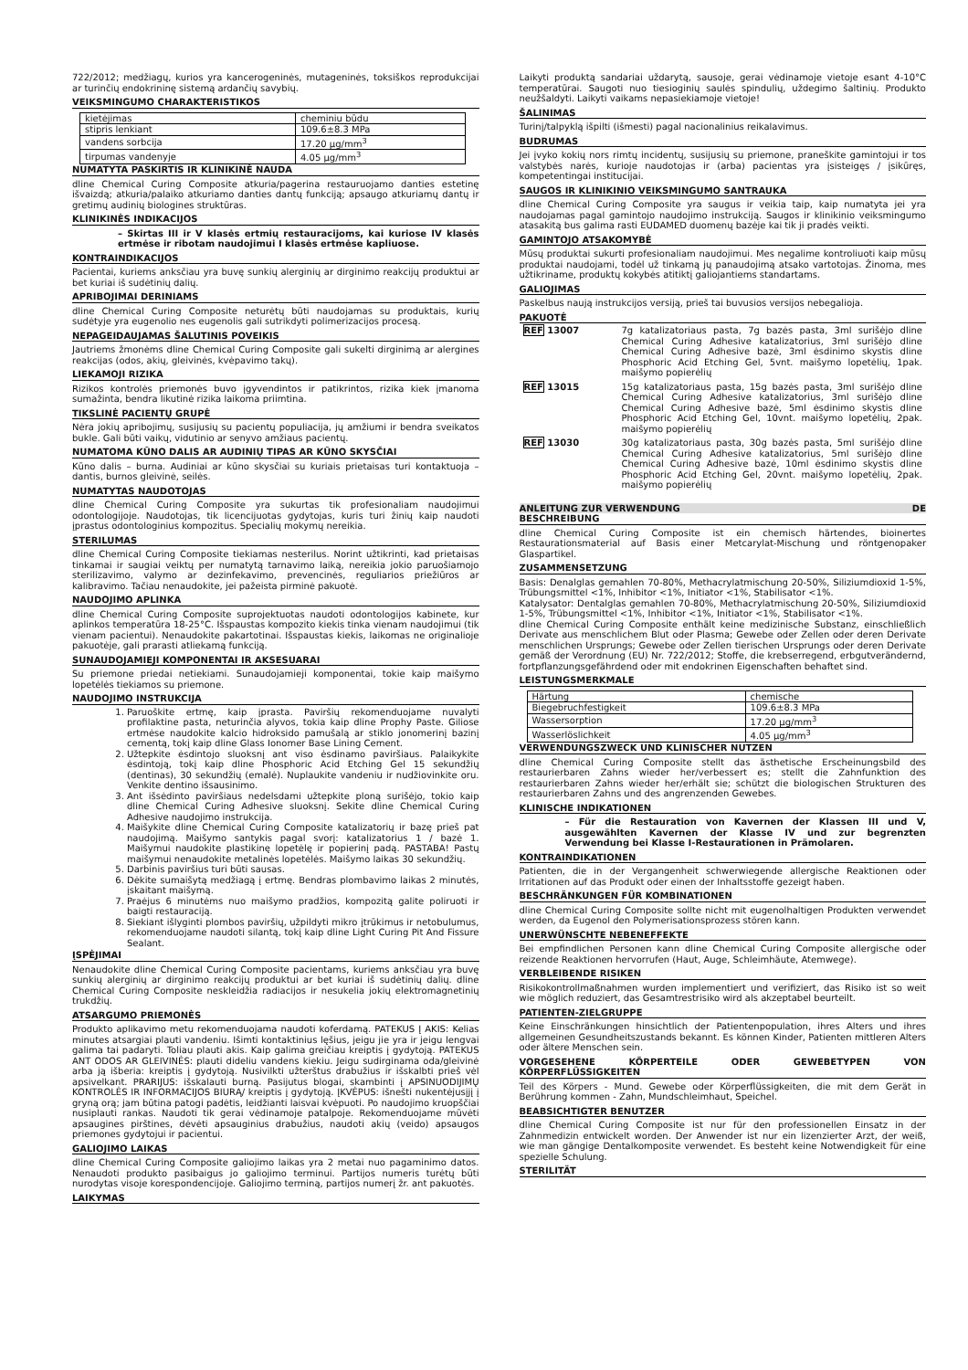722/2012; medžiagų, kurios yra kancerogeninės, mutageninės, toksiškos reprodukcijai ar turinčių endokrininę sistemą ardančių savybių.
VEIKSMINGUMO CHARAKTERISTIKOS
| kietėjimas | cheminiu būdu |
| stipris lenkiant | 109.6±8.3 MPa |
| vandens sorbcija | 17.20 μg/mm<sup>3</sup> |
| tirpumas vandenyje | 4.05 μg/mm<sup>3</sup> |
NUMATYTA PASKIRTIS IR KLINIKINĖ NAUDA
dline Chemical Curing Composite atkuria/pagerina restauruojamo danties estetinę išvaizdą; atkuria/palaiko atkuriamo danties dantų funkciją; apsaugo atkuriamų dantų ir gretimų audinių biologines struktūras.
KLINIKINĖS INDIKACIJOS
– Skirtas III ir V klasės ertmių restauracijoms, kai kuriose IV klasės ertmėse ir ribotam naudojimui I klasės ertmėse kapliuose.
KONTRAINDIKACIJOS
Pacientai, kuriems anksčiau yra buvę sunkių alerginių ar dirginimo reakcijų produktui ar bet kuriai iš sudėtinių dalių.
APRIBOJIMAI DERINIAMS
dline Chemical Curing Composite neturėtų būti naudojamas su produktais, kurių sudėtyje yra eugenolio nes eugenolis gali sutrikdyti polimerizacijos procesą.
NEPAGEIDAUJAMAS ŠALUTINIS POVEIKIS
Jautriems žmonėms dline Chemical Curing Composite gali sukelti dirginimą ar alergines reakcijas (odos, akių, gleivinės, kvėpavimo takų).
LIEKAMOJI RIZIKA
Rizikos kontrolės priemonės buvo įgyvendintos ir patikrintos, rizika kiek įmanoma sumažinta, bendra likutinė rizika laikoma priimtina.
TIKSLINĖ PACIENTŲ GRUPĖ
Nėra jokių apribojimų, susijusių su pacientų populiacija, jų amžiumi ir bendra sveikatos bukle. Gali būti vaikų, vidutinio ar senyvo amžiaus pacientų.
NUMATOMA KŪNO DALIS AR AUDINIŲ TIPAS AR KŪNO SKYSČIAI
Kūno dalis – burna. Audiniai ar kūno skysčiai su kuriais prietaisas turi kontaktuoja – dantis, burnos gleivinė, seilės.
NUMATYTAS NAUDOTOJAS
dline Chemical Curing Composite yra sukurtas tik profesionaliam naudojimui odontologijoje. Naudotojas, tik licencijuotas gydytojas, kuris turi žinių kaip naudoti įprastus odontologinius kompozitus. Specialių mokymų nereikia.
STERILUMAS
dline Chemical Curing Composite tiekiamas nesterilus. Norint užtikrinti, kad prietaisas tinkamai ir saugiai veiktų per numatytą tarnavimo laiką, nereikia jokio paruošiamojo sterilizavimo, valymo ar dezinfekavimo, prevencinės, reguliarios priežiūros ar kalibravimo. Tačiau nenaudokite, jei pažeista pirminė pakuotė.
NAUDOJIMO APLINKA
dline Chemical Curing Composite suprojektuotas naudoti odontologijos kabinete, kur aplinkos temperatūra 18-25°C. Išspaustas kompozito kiekis tinka vienam naudojimui (tik vienam pacientui). Nenaudokite pakartotinai. Išspaustas kiekis, laikomas ne originalioje pakuotėje, gali prarasti atliekamą funkciją.
SUNAUDOJAMIEJI KOMPONENTAI IR AKSESUARAI
Su priemone priedai netiekiami. Sunaudojamieji komponentai, tokie kaip maišymo lopetėlės tiekiamos su priemone.
NAUDOJIMO INSTRUKCIJA
1. Paruoškite ertmę, kaip įprasta. Paviršių rekomenduojame nuvalyti profilaktine pasta, neturinčia alyvos, tokia kaip dline Prophy Paste. Giliose ertmėse naudokite kalcio hidroksido pamušalą ar stiklo jonomerinį bazinį cementą, tokį kaip dline Glass Ionomer Base Lining Cement.
2. Užtepkite ėsdintojo sluoksnį ant viso ėsdinamo paviršiaus. Palaikykite ėsdintoją, tokį kaip dline Phosphoric Acid Etching Gel 15 sekundžių (dentinas), 30 sekundžių (emalė). Nuplaukite vandeniu ir nudžiovinkite oru. Venkite dentino išsausinimo.
3. Ant išsėdinto paviršiaus nedelsdami užtepkite ploną surišėjo, tokio kaip dline Chemical Curing Adhesive sluoksnį. Sekite dline Chemical Curing Adhesive naudojimo instrukcija.
4. Maišykite dline Chemical Curing Composite katalizatorių ir bazę prieš pat naudojimą. Maišymo santykis pagal svorį: katalizatorius 1 / bazė 1. Maišymui naudokite plastikinę lopetėlę ir popierinį padą. PASTABA! Pastų maišymui nenaudokite metalinės lopetėlės. Maišymo laikas 30 sekundžių.
5. Darbinis paviršius turi būti sausas.
6. Dėkite sumaišytą medžiagą į ertmę. Bendras plombavimo laikas 2 minutės, įskaitant maišymą.
7. Praėjus 6 minutėms nuo maišymo pradžios, kompozitą galite poliruoti ir baigti restauraciją.
8. Siekiant išlyginti plombos paviršių, užpildyti mikro įtrūkimus ir netobulumus, rekomenduojame naudoti silantą, tokį kaip dline Light Curing Pit And Fissure Sealant.
ĮSPĖJIMAI
Nenaudokite dline Chemical Curing Composite pacientams, kuriems anksčiau yra buvę sunkių alerginių ar dirginimo reakcijų produktui ar bet kuriai iš sudėtinių dalių. dline Chemical Curing Composite neskleidžia radiacijos ir nesukelia jokių elektromagnetinių trukdžių.
ATSARGUMO PRIEMONĖS
Produkto aplikavimo metu rekomenduojama naudoti koferdamą. PATEKUS Į AKIS: Kelias minutes atsargiai plauti vandeniu. Išimti kontaktinius lęšius, jeigu jie yra ir jeigu lengvai galima tai padaryti. Toliau plauti akis. Kaip galima greičiau kreiptis į gydytoją. PATEKUS ANT ODOS AR GLEIVINĖS: plauti dideliu vandens kiekiu. Jeigu sudirginama oda/gleivinė arba ją išberia: kreiptis į gydytoją. Nusivilkti užterštus drabužius ir išskalbti prieš vėl apsivelkant. PRARIJUS: išskalauti burną. Pasijutus blogai, skambinti į APSINUODIJIMŲ KONTROLĖS IR INFORMACIJOS BIURĄ/ kreiptis į gydytoją. ĮKVĖPUS: išnešti nukentėjusįjį į gryną orą; jam būtina patogi padėtis, leidžianti laisvai kvėpuoti. Po naudojimo kruopščiai nusiplauti rankas. Naudoti tik gerai vėdinamoje patalpoje. Rekomenduojame mūvėti apsaugines pirštines, dėvėti apsauginius drabužius, naudoti akių (veido) apsaugos priemones gydytojui ir pacientui.
GALIOJIMO LAIKAS
dline Chemical Curing Composite galiojimo laikas yra 2 metai nuo pagaminimo datos. Nenaudoti produkto pasibaigus jo galiojimo terminui. Partijos numeris turėtų būti nurodytas visoje korespondencijoje. Galiojimo terminą, partijos numerį žr. ant pakuotės.
LAIKYMAS
Laikyti produktą sandariai uždarytą, sausoje, gerai vėdinamoje vietoje esant 4-10°C temperatūrai. Saugoti nuo tiesioginių saulės spindulių, uždegimo šaltinių. Produkto neužšaldyti. Laikyti vaikams nepasiekiamoje vietoje!
ŠALINIMAS
Turinį/talpyklą išpilti (išmesti) pagal nacionalinius reikalavimus.
BUDRUMAS
Jei įvyko kokių nors rimtų incidentų, susijusių su priemone, praneškite gamintojui ir tos valstybės narės, kurioje naudotojas ir (arba) pacientas yra įsisteigęs / įsikūręs, kompetentingai institucijai.
SAUGOS IR KLINIKINIO VEIKSMINGUMO SANTRAUKA
dline Chemical Curing Composite yra saugus ir veikia taip, kaip numatyta jei yra naudojamas pagal gamintojo naudojimo instrukciją. Saugos ir klinikinio veiksmingumo atasakitą bus galima rasti EUDAMED duomenų bazėje kai tik ji pradės veikti.
GAMINTOJO ATSAKOMYBĖ
Mūsų produktai sukurti profesionaliam naudojimui. Mes negalime kontroliuoti kaip mūsų produktai naudojami, todėl už tinkamą jų panaudojimą atsako vartotojas. Žinoma, mes užtikriname, produktų kokybės atitiktį galiojantiems standartams.
GALIOJIMAS
Paskelbus naują instrukcijos versiją, prieš tai buvusios versijos nebegalioja.
PAKUOTĖ
| REF 13007 | 7g katalizatoriaus pasta, 7g bazės pasta, 3ml surišėjo dline Chemical Curing Adhesive katalizatorius, 3ml surišėjo dline Chemical Curing Adhesive bazė, 3ml ėsdinimo skystis dline Phosphoric Acid Etching Gel, 5vnt. maišymo lopetėlių, 1pak. maišymo popierėlių |
| REF 13015 | 15g katalizatoriaus pasta, 15g bazės pasta, 3ml surišėjo dline Chemical Curing Adhesive katalizatorius, 3ml surišėjo dline Chemical Curing Adhesive bazė, 5ml ėsdinimo skystis dline Phosphoric Acid Etching Gel, 10vnt. maišymo lopetėlių, 2pak. maišymo popierėlių |
| REF 13030 | 30g katalizatoriaus pasta, 30g bazės pasta, 5ml surišėjo dline Chemical Curing Adhesive katalizatorius, 5ml surišėjo dline Chemical Curing Adhesive bazė, 10ml ėsdinimo skystis dline Phosphoric Acid Etching Gel, 20vnt. maišymo lopetėlių, 2pak. maišymo popierėlių |
ANLEITUNG ZUR VERWENDUNG DE
BESCHREIBUNG
dline Chemical Curing Composite ist ein chemisch härtendes, bioinertes Restaurationsmaterial auf Basis einer Metcarylat-Mischung und röntgenopaker Glaspartikel.
ZUSAMMENSETZUNG
Basis: Denalglas gemahlen 70-80%, Methacrylatmischung 20-50%, Siliziumdioxid 1-5%, Trübungsmittel <1%, Inhibitor <1%, Initiator <1%, Stabilisator <1%.
Katalysator: Dentalglas gemahlen 70-80%, Methacrylatmischung 20-50%, Siliziumdioxid 1-5%, Trübungsmittel <1%, Inhibitor <1%, Initiator <1%, Stabilisator <1%.
dline Chemical Curing Composite enthält keine medizinische Substanz, einschließlich Derivate aus menschlichem Blut oder Plasma; Gewebe oder Zellen oder deren Derivate menschlichen Ursprungs; Gewebe oder Zellen tierischen Ursprungs oder deren Derivate gemäß der Verordnung (EU) Nr. 722/2012; Stoffe, die krebserregend, erbgutverändernd, fortpflanzungsgefährdend oder mit endokrinen Eigenschaften behaftet sind.
LEISTUNGSMERKMALE
| Härtung | chemische |
| Biegebruchfestigkeit | 109.6±8.3 MPa |
| Wassersorption | 17.20 μg/mm<sup>3</sup> |
| Wasserlöslichkeit | 4.05 μg/mm<sup>3</sup> |
VERWENDUNGSZWECK UND KLINISCHER NUTZEN
dline Chemical Curing Composite stellt das ästhetische Erscheinungsbild des restaurierbaren Zahns wieder her/verbessert es; stellt die Zahnfunktion des restaurierbaren Zahns wieder her/erhält sie; schützt die biologischen Strukturen des restaurierbaren Zahns und des angrenzenden Gewebes.
KLINISCHE INDIKATIONEN
– Für die Restauration von Kavernen der Klassen III und V, ausgewählten Kavernen der Klasse IV und zur begrenzten Verwendung bei Klasse I-Restaurationen in Prämolaren.
KONTRAINDIKATIONEN
Patienten, die in der Vergangenheit schwerwiegende allergische Reaktionen oder Irritationen auf das Produkt oder einen der Inhaltsstoffe gezeigt haben.
BESCHRÄNKUNGEN FÜR KOMBINATIONEN
dline Chemical Curing Composite sollte nicht mit eugenolhaltigen Produkten verwendet werden, da Eugenol den Polymerisationsprozess stören kann.
UNERWÜNSCHTE NEBENEFFEKTE
Bei empfindlichen Personen kann dline Chemical Curing Composite allergische oder reizende Reaktionen hervorrufen (Haut, Auge, Schleimhäute, Atemwege).
VERBLEIBENDE RISIKEN
Risikokontrollmaßnahmen wurden implementiert und verifiziert, das Risiko ist so weit wie möglich reduziert, das Gesamtrestrisiko wird als akzeptabel beurteilt.
PATIENTEN-ZIELGRUPPE
Keine Einschränkungen hinsichtlich der Patientenpopulation, ihres Alters und ihres allgemeinen Gesundheitszustands bekannt. Es können Kinder, Patienten mittleren Alters oder ältere Menschen sein.
VORGESEHENE KÖRPERTEILE ODER GEWEBETYPEN VON KÖRPERFLÜSSIGKEITEN
Teil des Körpers - Mund. Gewebe oder Körperflüssigkeiten, die mit dem Gerät in Berührung kommen - Zahn, Mundschleimhaut, Speichel.
BEABSICHTIGTER BENUTZER
dline Chemical Curing Composite ist nur für den professionellen Einsatz in der Zahnmedizin entwickelt worden. Der Anwender ist nur ein lizenzierter Arzt, der weiß, wie man gängige Dentalkomposite verwendet. Es besteht keine Notwendigkeit für eine spezielle Schulung.
STERILITÄT